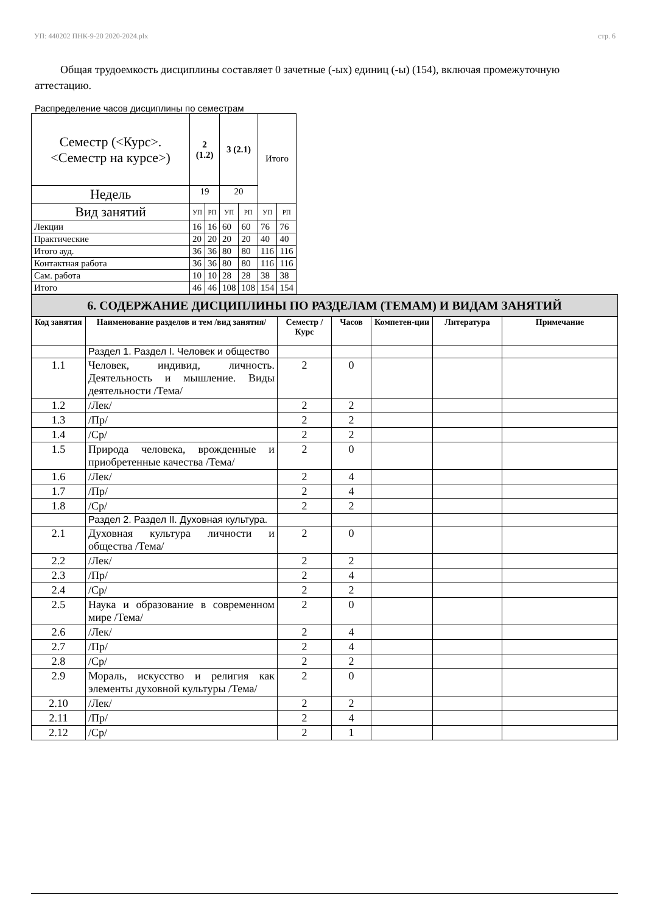УП: 440202 ПНК-9-20 2020-2024.plx стр. 6
Общая трудоемкость дисциплины составляет 0 зачетные (-ых) единиц (-ы) (154), включая промежуточную аттестацию.
Распределение часов дисциплины по семестрам
| Семестр (<Курс>.<Семестр на курсе>) | 2 (1.2) | | 3 (2.1) | | Итого | |
| Недель | 19 | | 20 | | | |
| Вид занятий | УП | РП | УП | РП | УП | РП |
| Лекции | 16 | 16 | 60 | 60 | 76 | 76 |
| Практические | 20 | 20 | 20 | 20 | 40 | 40 |
| Итого ауд. | 36 | 36 | 80 | 80 | 116 | 116 |
| Контактная работа | 36 | 36 | 80 | 80 | 116 | 116 |
| Сам. работа | 10 | 10 | 28 | 28 | 38 | 38 |
| Итого | 46 | 46 | 108 | 108 | 154 | 154 |
| 6. СОДЕРЖАНИЕ ДИСЦИПЛИНЫ ПО РАЗДЕЛАМ (ТЕМАМ) И ВИДАМ ЗАНЯТИЙ | | | | | | |
| --- | --- | --- | --- | --- | --- | --- |
| Код занятия | Наименование разделов и тем /вид занятия/ | Семестр / Курс | Часов | Компетен-ции | Литература | Примечание |
| | Раздел 1. Раздел I. Человек и общество | | | | | |
| 1.1 | Человек, индивид, личность. Деятельность и мышление. Виды деятельности /Тема/ | 2 | 0 | | | |
| 1.2 | /Лек/ | 2 | 2 | | | |
| 1.3 | /Пр/ | 2 | 2 | | | |
| 1.4 | /Ср/ | 2 | 2 | | | |
| 1.5 | Природа человека, врожденные и приобретенные качества /Тема/ | 2 | 0 | | | |
| 1.6 | /Лек/ | 2 | 4 | | | |
| 1.7 | /Пр/ | 2 | 4 | | | |
| 1.8 | /Ср/ | 2 | 2 | | | |
| | Раздел 2. Раздел II. Духовная культура. | | | | | |
| 2.1 | Духовная культура личности и общества /Тема/ | 2 | 0 | | | |
| 2.2 | /Лек/ | 2 | 2 | | | |
| 2.3 | /Пр/ | 2 | 4 | | | |
| 2.4 | /Ср/ | 2 | 2 | | | |
| 2.5 | Наука и образование в современном мире /Тема/ | 2 | 0 | | | |
| 2.6 | /Лек/ | 2 | 4 | | | |
| 2.7 | /Пр/ | 2 | 4 | | | |
| 2.8 | /Ср/ | 2 | 2 | | | |
| 2.9 | Мораль, искусство и религия как элементы духовной культуры /Тема/ | 2 | 0 | | | |
| 2.10 | /Лек/ | 2 | 2 | | | |
| 2.11 | /Пр/ | 2 | 4 | | | |
| 2.12 | /Ср/ | 2 | 1 | | | |